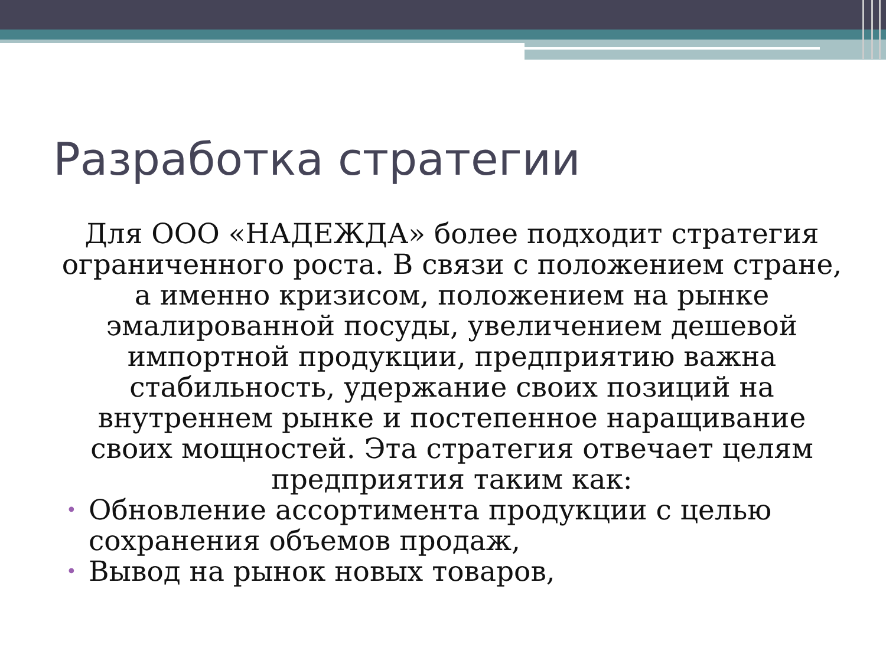Разработка стратегии
Для ООО «НАДЕЖДА» более подходит стратегия ограниченного роста. В связи с положением стране, а именно кризисом, положением на рынке эмалированной посуды, увеличением дешевой импортной продукции, предприятию важна стабильность, удержание своих позиций на внутреннем рынке и постепенное наращивание своих мощностей. Эта стратегия отвечает целям предприятия таким как:
• Обновление ассортимента продукции с целью сохранения объемов продаж,
• Вывод на рынок новых товаров,